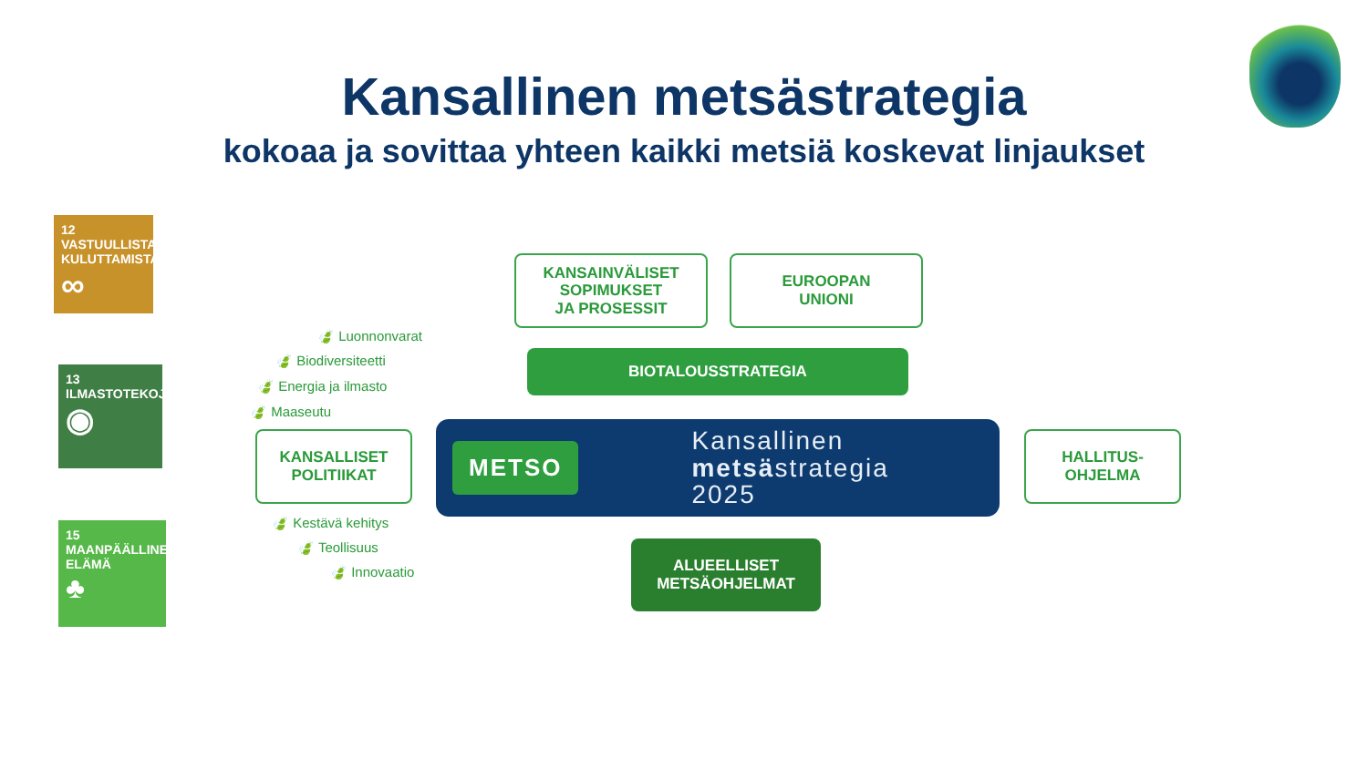Kansallinen metsästrategia
kokoaa ja sovittaa yhteen kaikki metsiä koskevat linjaukset
12 VASTUULLISTA KULUTTAMISTA
∞
13 ILMASTOTEKOJA
◉
15 MAANPÄÄLLINEN ELÄMÄ
♣
KANSAINVÄLISET
SOPIMUKSET
JA PROSESSIT
EUROOPAN
UNIONI
BIOTALOUSSTRATEGIA
🍃 Luonnonvarat
🍃 Biodiversiteetti
🍃 Energia ja ilmasto
🍃 Maaseutu
KANSALLISET
POLITIIKAT
METSO
Kansallinen
metsästrategia
2025
HALLITUS-
OHJELMA
🍃 Kestävä kehitys
🍃 Teollisuus
🍃 Innovaatio
ALUEELLISET
METSÄOHJELMAT